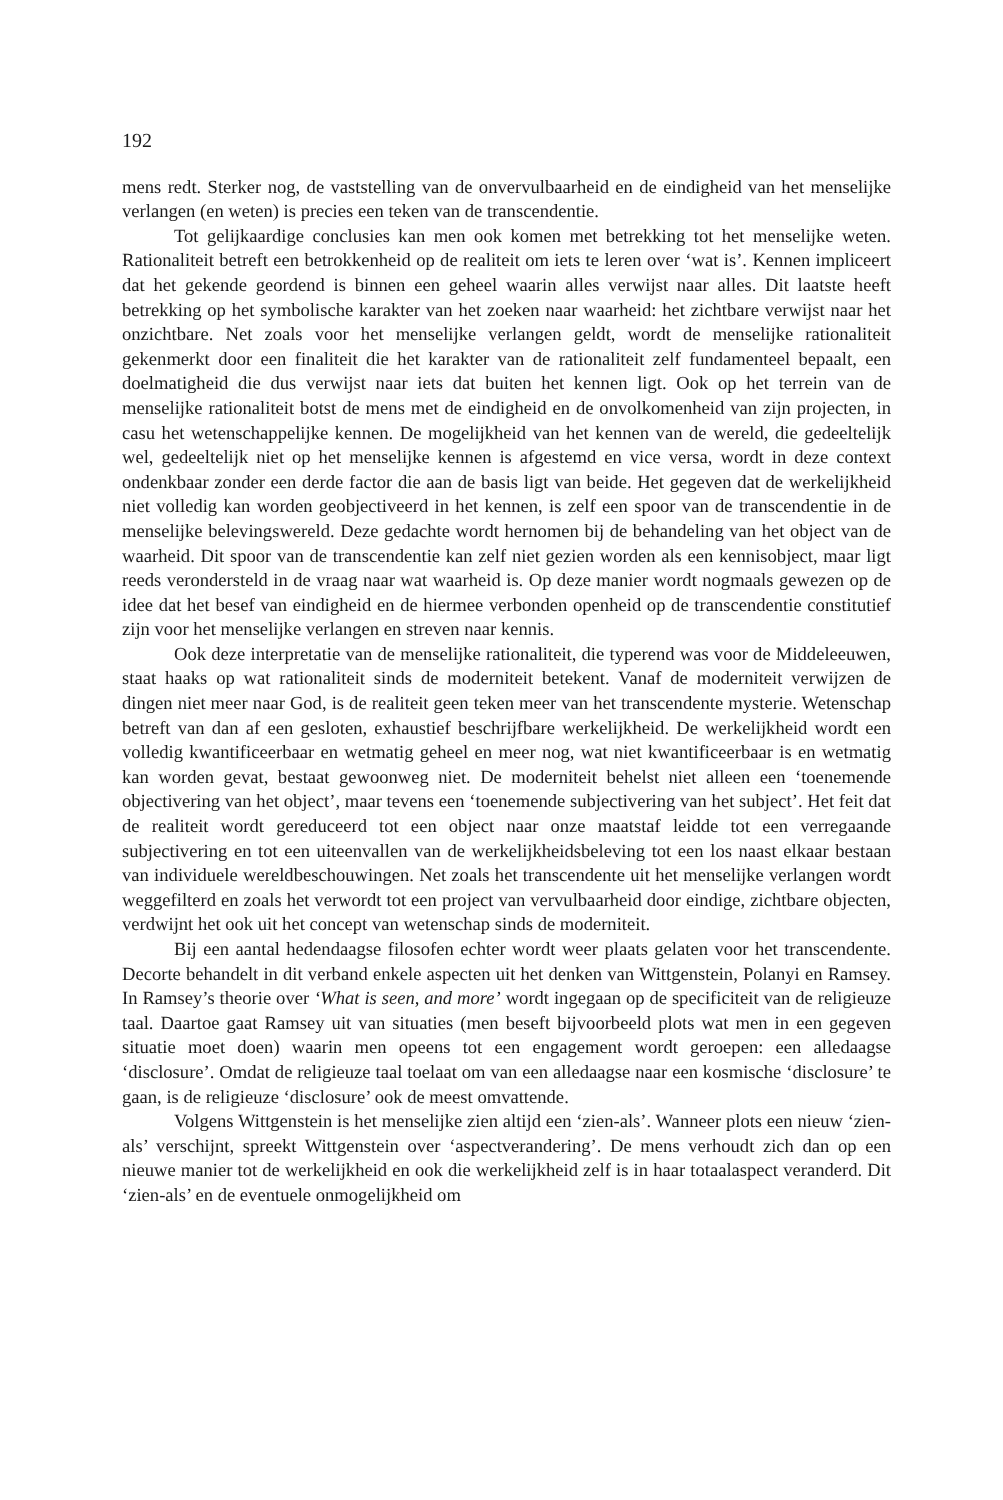192
mens redt. Sterker nog, de vaststelling van de onvervulbaarheid en de eindigheid van het menselijke verlangen (en weten) is precies een teken van de transcendentie.
Tot gelijkaardige conclusies kan men ook komen met betrekking tot het menselijke weten. Rationaliteit betreft een betrokkenheid op de realiteit om iets te leren over ‘wat is’. Kennen impliceert dat het gekende geordend is binnen een geheel waarin alles verwijst naar alles. Dit laatste heeft betrekking op het symbolische karakter van het zoeken naar waarheid: het zichtbare verwijst naar het onzichtbare. Net zoals voor het menselijke verlangen geldt, wordt de menselijke rationaliteit gekenmerkt door een finaliteit die het karakter van de rationaliteit zelf fundamenteel bepaalt, een doelmatigheid die dus verwijst naar iets dat buiten het kennen ligt. Ook op het terrein van de menselijke rationaliteit botst de mens met de eindigheid en de onvolkomenheid van zijn projecten, in casu het wetenschappelijke kennen. De mogelijkheid van het kennen van de wereld, die gedeeltelijk wel, gedeeltelijk niet op het menselijke kennen is afgestemd en vice versa, wordt in deze context ondenkbaar zonder een derde factor die aan de basis ligt van beide. Het gegeven dat de werkelijkheid niet volledig kan worden geobjectiveerd in het kennen, is zelf een spoor van de transcendentie in de menselijke belevingswereld. Deze gedachte wordt hernomen bij de behandeling van het object van de waarheid. Dit spoor van de transcendentie kan zelf niet gezien worden als een kennisobject, maar ligt reeds verondersteld in de vraag naar wat waarheid is. Op deze manier wordt nogmaals gewezen op de idee dat het besef van eindigheid en de hiermee verbonden openheid op de transcendentie constitutief zijn voor het menselijke verlangen en streven naar kennis.
Ook deze interpretatie van de menselijke rationaliteit, die typerend was voor de Middeleeuwen, staat haaks op wat rationaliteit sinds de moderniteit betekent. Vanaf de moderniteit verwijzen de dingen niet meer naar God, is de realiteit geen teken meer van het transcendente mysterie. Wetenschap betreft van dan af een gesloten, exhaustief beschrijfbare werkelijkheid. De werkelijkheid wordt een volledig kwantificeerbaar en wetmatig geheel en meer nog, wat niet kwantificeerbaar is en wetmatig kan worden gevat, bestaat gewoonweg niet. De moderniteit behelst niet alleen een ‘toenemende objectivering van het object’, maar tevens een ‘toenemende subjectivering van het subject’. Het feit dat de realiteit wordt gereduceerd tot een object naar onze maatstaf leidde tot een verregaande subjectivering en tot een uiteenvallen van de werkelijkheidsbeleving tot een los naast elkaar bestaan van individuele wereldbeschouwingen. Net zoals het transcendente uit het menselijke verlangen wordt weggefilterd en zoals het verwordt tot een project van vervulbaarheid door eindige, zichtbare objecten, verdwijnt het ook uit het concept van wetenschap sinds de moderniteit.
Bij een aantal hedendaagse filosofen echter wordt weer plaats gelaten voor het transcendente. Decorte behandelt in dit verband enkele aspecten uit het denken van Wittgenstein, Polanyi en Ramsey. In Ramsey’s theorie over ‘What is seen, and more’ wordt ingegaan op de specificiteit van de religieuze taal. Daartoe gaat Ramsey uit van situaties (men beseft bijvoorbeeld plots wat men in een gegeven situatie moet doen) waarin men opeens tot een engagement wordt geroepen: een alledaagse ‘disclosure’. Omdat de religieuze taal toelaat om van een alledaagse naar een kosmische ‘disclosure’ te gaan, is de religieuze ‘disclosure’ ook de meest omvattende.
Volgens Wittgenstein is het menselijke zien altijd een ‘zien-als’. Wanneer plots een nieuw ‘zien-als’ verschijnt, spreekt Wittgenstein over ‘aspectverandering’. De mens verhoudt zich dan op een nieuwe manier tot de werkelijkheid en ook die werkelijkheid zelf is in haar totaalaspect veranderd. Dit ‘zien-als’ en de eventuele onmogelijkheid om